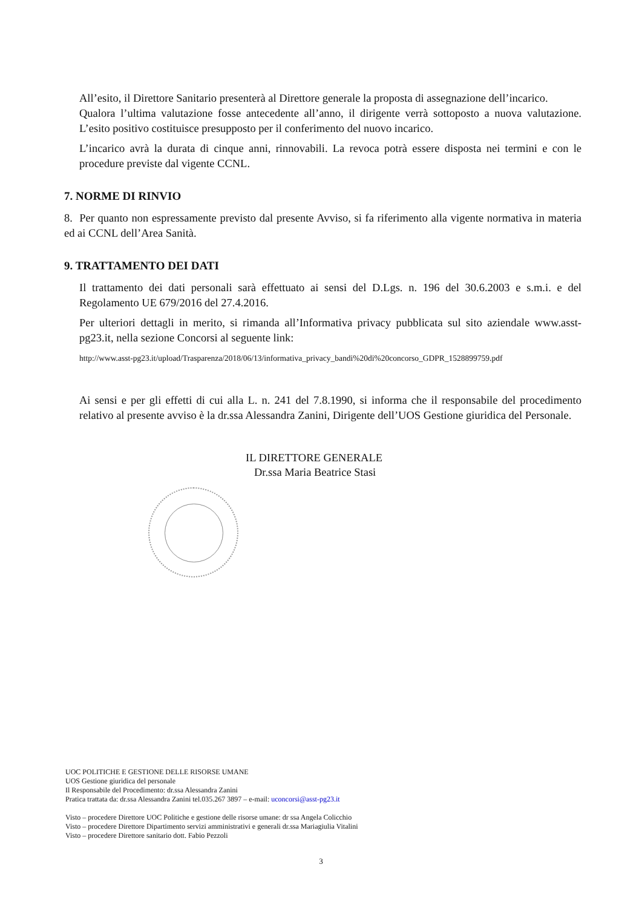All’esito, il Direttore Sanitario presenterà al Direttore generale la proposta di assegnazione dell’incarico.
Qualora l’ultima valutazione fosse antecedente all’anno, il dirigente verrà sottoposto a nuova valutazione. L’esito positivo costituisce presupposto per il conferimento del nuovo incarico.
L’incarico avrà la durata di cinque anni, rinnovabili. La revoca potrà essere disposta nei termini e con le procedure previste dal vigente CCNL.
7. NORME DI RINVIO
8. Per quanto non espressamente previsto dal presente Avviso, si fa riferimento alla vigente normativa in materia ed ai CCNL dell’Area Sanità.
9. TRATTAMENTO DEI DATI
Il trattamento dei dati personali sarà effettuato ai sensi del D.Lgs. n. 196 del 30.6.2003 e s.m.i. e del Regolamento UE 679/2016 del 27.4.2016.
Per ulteriori dettagli in merito, si rimanda all’Informativa privacy pubblicata sul sito aziendale www.asst-pg23.it, nella sezione Concorsi al seguente link:
http://www.asst-pg23.it/upload/Trasparenza/2018/06/13/informativa_privacy_bandi%20di%20concorso_GDPR_1528899759.pdf
Ai sensi e per gli effetti di cui alla L. n. 241 del 7.8.1990, si informa che il responsabile del procedimento relativo al presente avviso è la dr.ssa Alessandra Zanini, Dirigente dell’UOS Gestione giuridica del Personale.
IL DIRETTORE GENERALE
Dr.ssa Maria Beatrice Stasi
UOC POLITICHE E GESTIONE DELLE RISORSE UMANE
UOS Gestione giuridica del personale
Il Responsabile del Procedimento: dr.ssa Alessandra Zanini
Pratica trattata da: dr.ssa Alessandra Zanini tel.035.267 3897 – e-mail: uconcorsi@asst-pg23.it
Visto – procedere Direttore UOC Politiche e gestione delle risorse umane: dr ssa Angela Colicchio
Visto – procedere Direttore Dipartimento servizi amministrativi e generali dr.ssa Mariagiulia Vitalini
Visto – procedere Direttore sanitario dott. Fabio Pezzoli
3